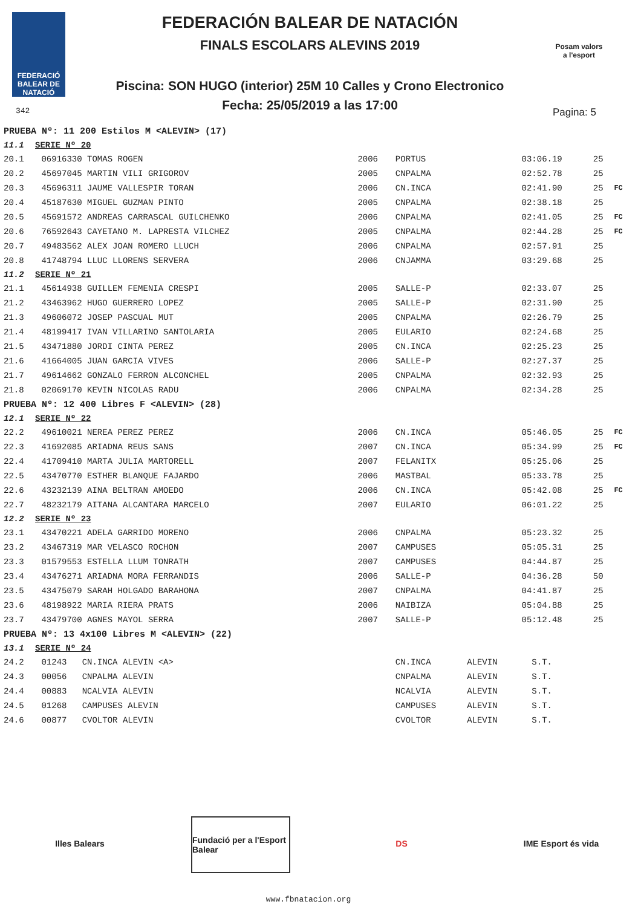FEDERACIÓ BALEAR DE NATACIÓ
FEDERACIÓN BALEAR DE NATACIÓN
FINALS ESCOLARS ALEVINS 2019
Piscina: SON HUGO (interior) 25M 10 Calles y Crono Electronico
Fecha: 25/05/2019 a las 17:00
Posam valors a l'esport
342 Pagina: 5
| PRUEBA Nº: 11 200 Estilos M <ALEVIN> (17) | | | | | | | |
| 11.1 SERIE Nº 20 | | | | | | | |
| 20.1 | 06916330 TOMAS ROGEN | 2006 | PORTUS | | 03:06.19 | 25 | |
| 20.2 | 45697045 MARTIN VILI GRIGOROV | 2005 | CNPALMA | | 02:52.78 | 25 | |
| 20.3 | 45696311 JAUME VALLESPIR TORAN | 2006 | CN.INCA | | 02:41.90 | 25 | FC |
| 20.4 | 45187630 MIGUEL GUZMAN PINTO | 2005 | CNPALMA | | 02:38.18 | 25 | |
| 20.5 | 45691572 ANDREAS CARRASCAL GUILCHENKO | 2006 | CNPALMA | | 02:41.05 | 25 | FC |
| 20.6 | 76592643 CAYETANO M. LAPRESTA VILCHEZ | 2005 | CNPALMA | | 02:44.28 | 25 | FC |
| 20.7 | 49483562 ALEX JOAN ROMERO LLUCH | 2006 | CNPALMA | | 02:57.91 | 25 | |
| 20.8 | 41748794 LLUC LLORENS SERVERA | 2006 | CNJAMMA | | 03:29.68 | 25 | |
| 11.2 SERIE Nº 21 | | | | | | | |
| 21.1 | 45614938 GUILLEM FEMENIA CRESPI | 2005 | SALLE-P | | 02:33.07 | 25 | |
| 21.2 | 43463962 HUGO GUERRERO LOPEZ | 2005 | SALLE-P | | 02:31.90 | 25 | |
| 21.3 | 49606072 JOSEP PASCUAL MUT | 2005 | CNPALMA | | 02:26.79 | 25 | |
| 21.4 | 48199417 IVAN VILLARINO SANTOLARIA | 2005 | EULARIO | | 02:24.68 | 25 | |
| 21.5 | 43471880 JORDI CINTA PEREZ | 2005 | CN.INCA | | 02:25.23 | 25 | |
| 21.6 | 41664005 JUAN GARCIA VIVES | 2006 | SALLE-P | | 02:27.37 | 25 | |
| 21.7 | 49614662 GONZALO FERRON ALCONCHEL | 2005 | CNPALMA | | 02:32.93 | 25 | |
| 21.8 | 02069170 KEVIN NICOLAS RADU | 2006 | CNPALMA | | 02:34.28 | 25 | |
| PRUEBA Nº: 12 400 Libres F <ALEVIN> (28) | | | | | | | |
| 12.1 SERIE Nº 22 | | | | | | | |
| 22.2 | 49610021 NEREA PEREZ PEREZ | 2006 | CN.INCA | | 05:46.05 | 25 | FC |
| 22.3 | 41692085 ARIADNA REUS SANS | 2007 | CN.INCA | | 05:34.99 | 25 | FC |
| 22.4 | 41709410 MARTA JULIA MARTORELL | 2007 | FELANITX | | 05:25.06 | 25 | |
| 22.5 | 43470770 ESTHER BLANQUE FAJARDO | 2006 | MASTBAL | | 05:33.78 | 25 | |
| 22.6 | 43232139 AINA BELTRAN AMOEDO | 2006 | CN.INCA | | 05:42.08 | 25 | FC |
| 22.7 | 48232179 AITANA ALCANTARA MARCELO | 2007 | EULARIO | | 06:01.22 | 25 | |
| 12.2 SERIE Nº 23 | | | | | | | |
| 23.1 | 43470221 ADELA GARRIDO MORENO | 2006 | CNPALMA | | 05:23.32 | 25 | |
| 23.2 | 43467319 MAR VELASCO ROCHON | 2007 | CAMPUSES | | 05:05.31 | 25 | |
| 23.3 | 01579553 ESTELLA LLUM TONRATH | 2007 | CAMPUSES | | 04:44.87 | 25 | |
| 23.4 | 43476271 ARIADNA MORA FERRANDIS | 2006 | SALLE-P | | 04:36.28 | 50 | |
| 23.5 | 43475079 SARAH HOLGADO BARAHONA | 2007 | CNPALMA | | 04:41.87 | 25 | |
| 23.6 | 48198922 MARIA RIERA PRATS | 2006 | NAIBIZA | | 05:04.88 | 25 | |
| 23.7 | 43479700 AGNES MAYOL SERRA | 2007 | SALLE-P | | 05:12.48 | 25 | |
| PRUEBA Nº: 13 4x100 Libres M <ALEVIN> (22) | | | | | | | |
| 13.1 SERIE Nº 24 | | | | | | | |
| 24.2 | 01243 CN.INCA ALEVIN <A> | | CN.INCA | ALEVIN | S.T. | | |
| 24.3 | 00056 CNPALMA ALEVIN | | CNPALMA | ALEVIN | S.T. | | |
| 24.4 | 00883 NCALVIA ALEVIN | | NCALVIA | ALEVIN | S.T. | | |
| 24.5 | 01268 CAMPUSES ALEVIN | | CAMPUSES | ALEVIN | S.T. | | |
| 24.6 | 00877 CVOLTOR ALEVIN | | CVOLTOR | ALEVIN | S.T. | | |
Illes Balears Fundació per a l'Esport Balear
DS IME Esport és vida
www.fbnatacion.org